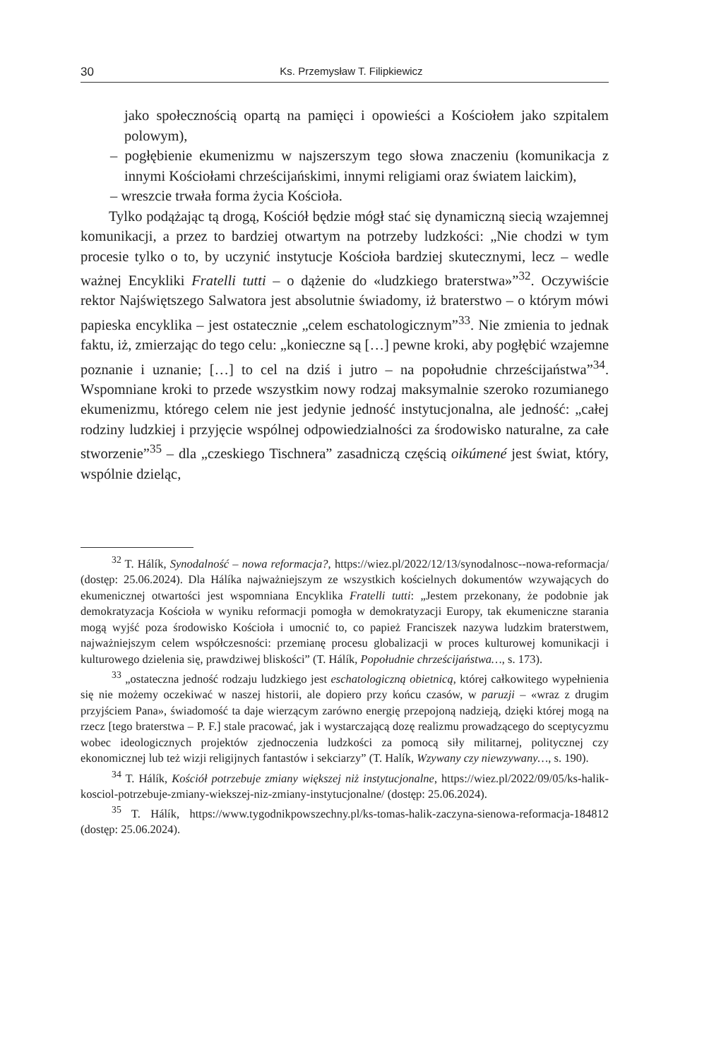30 Ks. Przemysław T. Filipkiewicz
jako społecznością opartą na pamięci i opowieści a Kościołem jako szpitalem polowym),
– pogłębienie ekumenizmu w najszerszym tego słowa znaczeniu (komunikacja z innymi Kościołami chrześcijańskimi, innymi religiami oraz światem laickim),
– wreszcie trwała forma życia Kościoła.
Tylko podążając tą drogą, Kościół będzie mógł stać się dynamiczną siecią wzajemnej komunikacji, a przez to bardziej otwartym na potrzeby ludzkości: „Nie chodzi w tym procesie tylko o to, by uczynić instytucje Kościoła bardziej skutecznymi, lecz – wedle ważnej Encykliki Fratelli tutti – o dążenie do «ludzkiego braterstwa»”<sup>32</sup>. Oczywiście rektor Najświętszego Salwatora jest absolutnie świadomy, iż braterstwo – o którym mówi papieska encyklika – jest ostatecznie „celem eschatologicznym”<sup>33</sup>. Nie zmienia to jednak faktu, iż, zmierzając do tego celu: „konieczne są […] pewne kroki, aby pogłębić wzajemne poznanie i uznanie; […] to cel na dziś i jutro – na popołudnie chrześcijaństwa”<sup>34</sup>. Wspomniane kroki to przede wszystkim nowy rodzaj maksymalnie szeroko rozumianego ekumenizmu, którego celem nie jest jedynie jedność instytucjonalna, ale jedność: „całej rodziny ludzkiej i przyjęcie wspólnej odpowiedzialności za środowisko naturalne, za całe stworzenie”<sup>35</sup> – dla „czeskiego Tischnera” zasadniczą częścią oikúmené jest świat, który, wspólnie dzieląc,
<sup>32</sup> T. Hálík, Synodalność – nowa reformacja?, https://wiez.pl/2022/12/13/synodalnosc--nowa-reformacja/ (dostęp: 25.06.2024). Dla Hálíka najważniejszym ze wszystkich kościelnych dokumentów wzywających do ekumenicznej otwartości jest wspomniana Encyklika Fratelli tutti: „Jestem przekonany, że podobnie jak demokratyzacja Kościoła w wyniku reformacji pomogła w demokratyzacji Europy, tak ekumeniczne starania mogą wyjść poza środowisko Kościoła i umocnić to, co papież Franciszek nazywa ludzkim braterstwem, najważniejszym celem współczesności: przemianę procesu globalizacji w proces kulturowej komunikacji i kulturowego dzielenia się, prawdziwej bliskości” (T. Hálík, Popołudnie chrześcijaństwa…, s. 173).
<sup>33</sup> „ostateczna jedność rodzaju ludzkiego jest eschatologiczną obietnicą, której całkowitego wypełnienia się nie możemy oczekiwać w naszej historii, ale dopiero przy końcu czasów, w paruzji – «wraz z drugim przyjściem Pana», świadomość ta daje wierzącym zarówno energię przepojoną nadzieją, dzięki której mogą na rzecz [tego braterstwa – P. F.] stale pracować, jak i wystarczającą dozę realizmu prowadzącego do sceptycyzmu wobec ideologicznych projektów zjednoczenia ludzkości za pomocą siły militarnej, politycznej czy ekonomicznej lub też wizji religijnych fantastów i sekciarzy” (T. Halík, Wzywany czy niewzywany…, s. 190).
<sup>34</sup> T. Hálík, Kościół potrzebuje zmiany większej niż instytucjonalne, https://wiez.pl/2022/09/05/ks-halik-kosciol-potrzebuje-zmiany-wiekszej-niz-zmiany-instytucjonalne/ (dostęp: 25.06.2024).
<sup>35</sup> T. Hálík, https://www.tygodnikpowszechny.pl/ks-tomas-halik-zaczyna-sienowa-reformacja-184812 (dostęp: 25.06.2024).